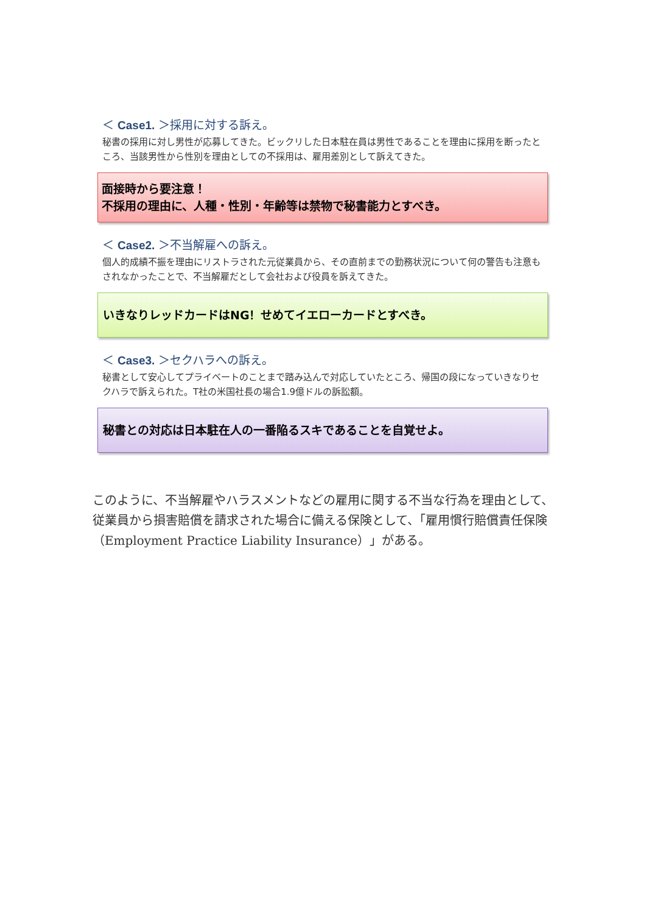＜ Case1. ＞採用に対する訴え。
秘書の採用に対し男性が応募してきた。ビックリした日本駐在員は男性であることを理由に採用を断ったところ、当該男性から性別を理由としての不採用は、雇用差別として訴えてきた。
面接時から要注意！
不採用の理由に、人種・性別・年齢等は禁物で秘書能力とすべき。
＜ Case2. ＞不当解雇への訴え。
個人的成績不振を理由にリストラされた元従業員から、その直前までの勤務状況について何の警告も注意もされなかったことで、不当解雇だとして会社および役員を訴えてきた。
いきなりレッドカードはNG！せめてイエローカードとすべき。
＜ Case3. ＞セクハラへの訴え。
秘書として安心してプライベートのことまで踏み込んで対応していたところ、帰国の段になっていきなりセクハラで訴えられた。T社の米国社長の場合1.9億ドルの訴訟額。
秘書との対応は日本駐在人の一番陥るスキであることを自覚せよ。
このように、不当解雇やハラスメントなどの雇用に関する不当な行為を理由として、従業員から損害賠償を請求された場合に備える保険として、「雇用慣行賠償責任保険（Employment Practice Liability Insurance）」がある。